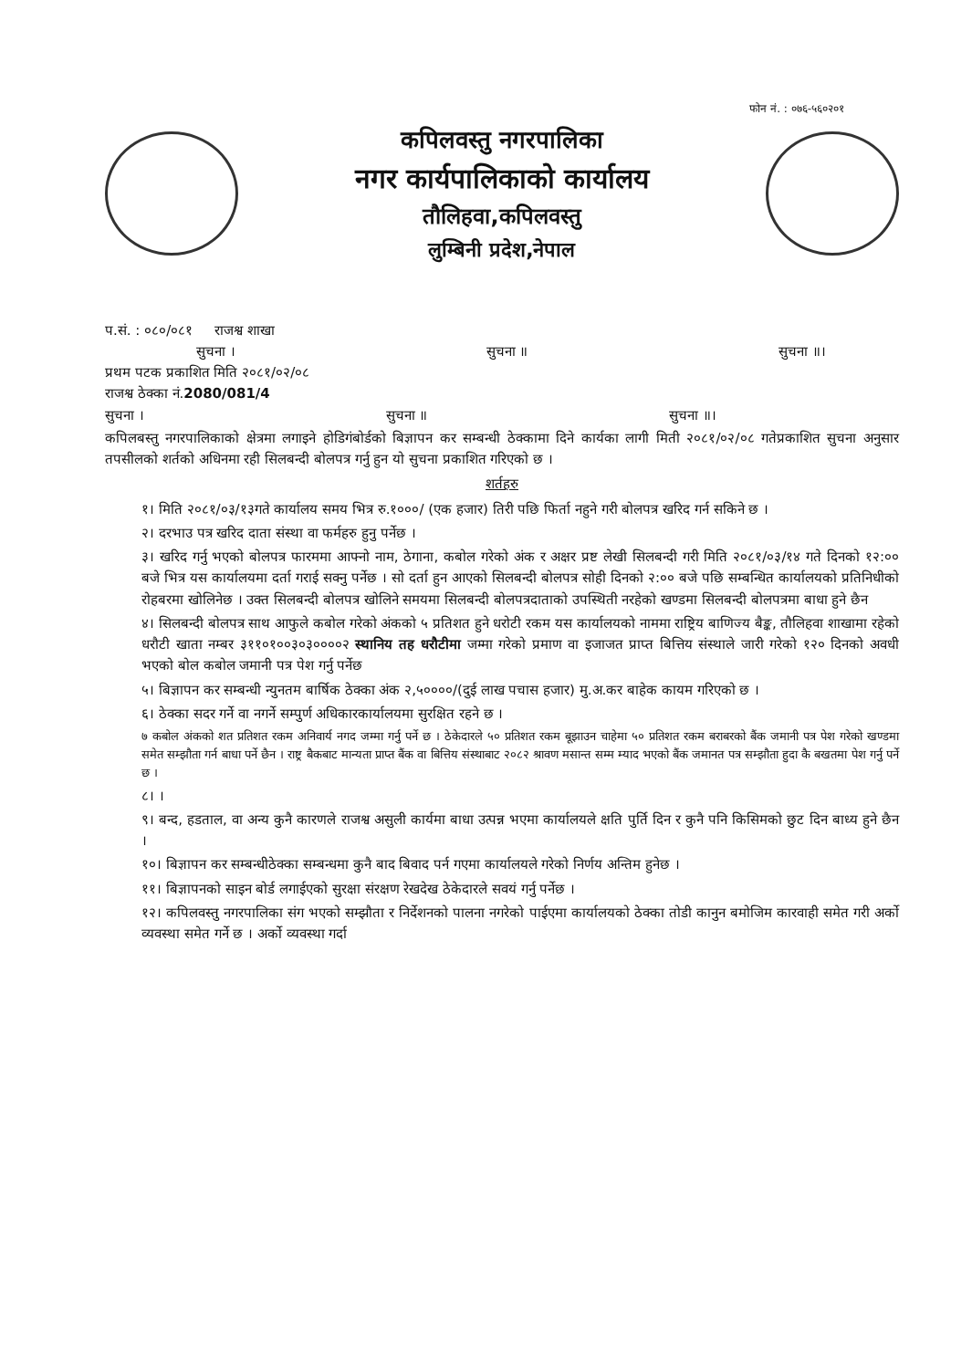फोन नं. : ०७६-५६०२०१
कपिलवस्तु नगरपालिका
नगर कार्यपालिकाको कार्यालय
तौलिहवा,कपिलवस्तु
लुम्बिनी प्रदेश,नेपाल
प.सं. : ०८०/०८१ राजश्व शाखा
सुचना । सुचना ॥ सुचना ॥।
प्रथम पटक प्रकाशित मिति २०८१/०२/०८
राजश्व ठेक्का नं.2080/081/4
सुचना । सुचना ॥ सुचना ॥।
कपिलबस्तु नगरपालिकाको क्षेत्रमा लगाइने होडिगंबोर्डको बिज्ञापन कर सम्बन्धी ठेक्कामा दिने कार्यका लागी मिती २०८१/०२/०८ गतेप्रकाशित सुचना अनुसार तपसीलको शर्तको अधिनमा रही सिलबन्दी बोलपत्र गर्नु हुन यो सुचना प्रकाशित गरिएको छ ।
शर्तहरु
१। मिति २०८१/०३/१३गते कार्यालय समय भित्र रु.१०००/ (एक हजार) तिरी पछि फिर्ता नहुने गरी बोलपत्र खरिद गर्न सकिने छ ।
२। दरभाउ पत्र खरिद दाता संस्था वा फर्महरु हुनु पर्नेछ ।
३। खरिद गर्नु भएको बोलपत्र फारममा आफ्नो नाम, ठेगाना, कबोल गरेको अंक र अक्षर प्रष्ट लेखी सिलबन्दी गरी मिति २०८१/०३/१४ गते दिनको १२:०० बजे भित्र यस कार्यालयमा दर्ता गराई सक्नु पर्नेछ । सो दर्ता हुन आएको सिलबन्दी बोलपत्र सोही दिनको २:०० बजे पछि सम्बन्धित कार्यालयको प्रतिनिधीको रोहबरमा खोलिनेछ । उक्त सिलबन्दी बोलपत्र खोलिने समयमा सिलबन्दी बोलपत्रदाताको उपस्थिती नरहेको खण्डमा सिलबन्दी बोलपत्रमा बाधा हुने छैन
४। सिलबन्दी बोलपत्र साथ आफुले कबोल गरेको अंकको ५ प्रतिशत हुने धरोटी रकम यस कार्यालयको नाममा राष्ट्रिय बाणिज्य बैङ्क, तौलिहवा शाखामा रहेको धरौटी खाता नम्बर ३११०१००३०३००००२ स्थानिय तह धरौटीमा जम्मा गरेको प्रमाण वा इजाजत प्राप्त बित्तिय संस्थाले जारी गरेको १२० दिनको अवधी भएको बोल कबोल जमानी पत्र पेश गर्नु पर्नेछ
५। बिज्ञापन कर सम्बन्धी न्युनतम बार्षिक ठेक्का अंक २,५००००/(दुई लाख पचास हजार) मु.अ.कर बाहेक कायम गरिएको छ ।
६। ठेक्का सदर गर्ने वा नगर्ने सम्पुर्ण अधिकारकार्यालयमा सुरक्षित रहने छ ।
७ कबोल अंकको शत प्रतिशत रकम अनिवार्य नगद जम्मा गर्नु पर्ने छ । ठेकेदारले ५० प्रतिशत रकम बूझाउन चाहेमा ५० प्रतिशत रकम बराबरको बैंक जमानी पत्र पेश गरेको खण्डमा समेत सम्झौता गर्न बाधा पर्ने छैन । राष्ट्र बैकबाट मान्यता प्राप्त बैंक वा बित्तिय संस्थाबाट २०८२ श्रावण मसान्त सम्म म्याद भएको बैंक जमानत पत्र सम्झौता हुदा कै बखतमा पेश गर्नु पर्ने छ ।
८। ।
९। बन्द, हडताल, वा अन्य कुनै कारणले राजश्व असुली कार्यमा बाधा उत्पन्न भएमा कार्यालयले क्षति पुर्ति दिन र कुनै पनि किसिमको छुट दिन बाध्य हुने छैन ।
१०। बिज्ञापन कर सम्बन्धीठेक्का सम्बन्धमा कुनै बाद बिवाद पर्न गएमा कार्यालयले गरेको निर्णय अन्तिम हुनेछ ।
११। बिज्ञापनको साइन बोर्ड लगाईएको सुरक्षा संरक्षण रेखदेख ठेकेदारले सवयं गर्नु पर्नेछ ।
१२। कपिलवस्तु नगरपालिका संग भएको सम्झौता र निर्देशनको पालना नगरेको पाईएमा कार्यालयको ठेक्का तोडी कानुन बमोजिम कारवाही समेत गरी अर्को व्यवस्था समेत गर्ने छ । अर्को व्यवस्था गर्दा